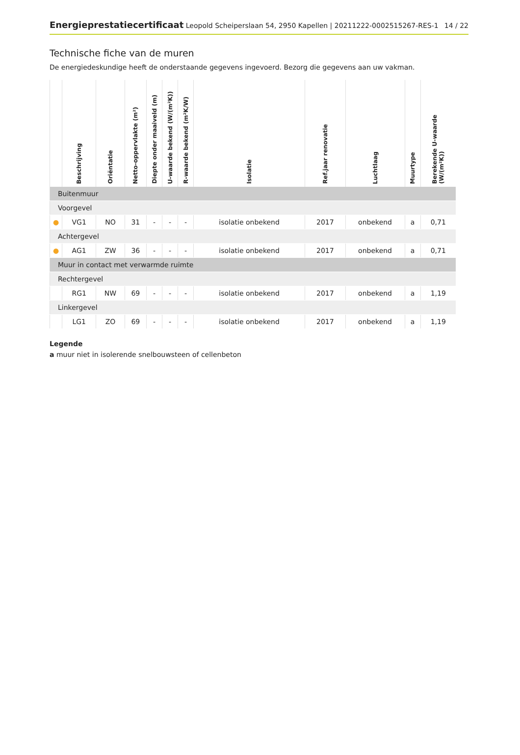Energieprestatiecertificaat Leopold Scheiperslaan 54, 2950 Kapellen | 20211222-0002515267-RES-1 14 / 22
Technische fiche van de muren
De energiedeskundige heeft de onderstaande gegevens ingevoerd. Bezorg die gegevens aan uw vakman.
| | Beschrijving | Oriëntatie | Netto-oppervlakte (m²) | Diepte onder maaiveld (m) | U-waarde bekend (W/(m²K)) | R-waarde bekend (m²K/W) | Isolatie | Ref.jaar renovatie | Luchtlaag | Muurtype | Berekende U-waarde (W/(m²K)) |
| --- | --- | --- | --- | --- | --- | --- | --- | --- | --- | --- | --- |
| Buitenmuur | | | | | | | | | | | |
| Voorgevel | | | | | | | | | | | |
| ● | VG1 | NO | 31 | - | - | - | isolatie onbekend | 2017 | onbekend | a | 0,71 |
| Achtergevel | | | | | | | | | | | |
| ● | AG1 | ZW | 36 | - | - | - | isolatie onbekend | 2017 | onbekend | a | 0,71 |
| Muur in contact met verwarmde ruimte | | | | | | | | | | | |
| Rechtergevel | | | | | | | | | | | |
| | RG1 | NW | 69 | - | - | - | isolatie onbekend | 2017 | onbekend | a | 1,19 |
| Linkergevel | | | | | | | | | | | |
| | LG1 | ZO | 69 | - | - | - | isolatie onbekend | 2017 | onbekend | a | 1,19 |
Legende
a muur niet in isolerende snelbouwsteen of cellenbeton